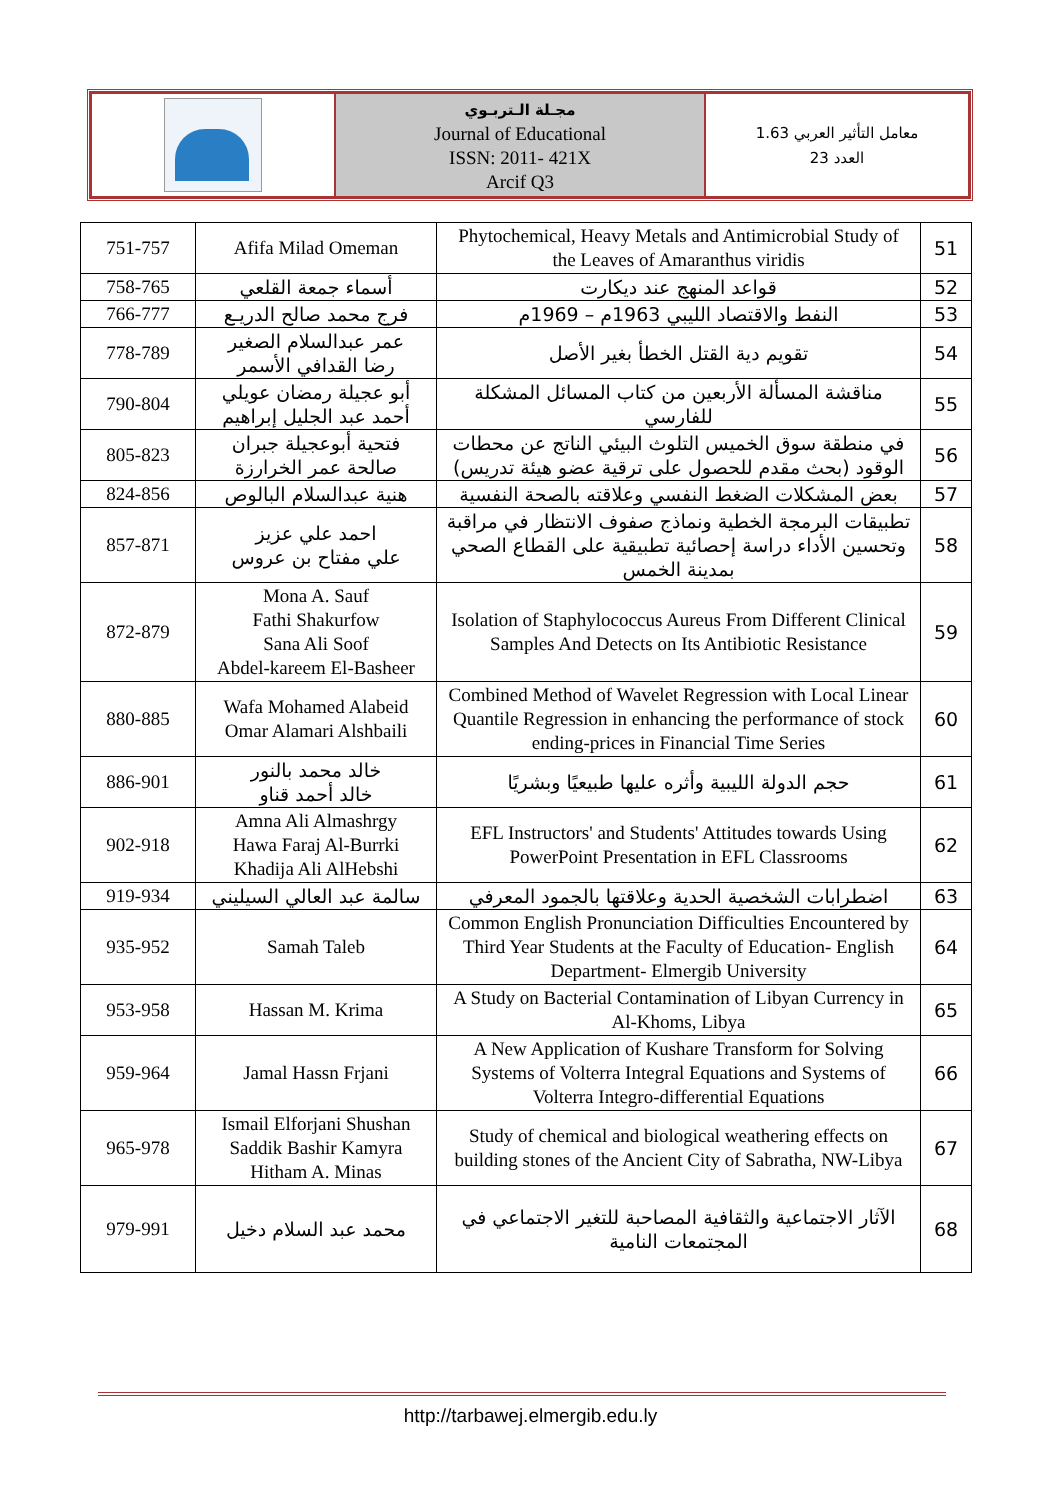| | مجـلة الـتربـوي Journal of Educational ISSN: 2011- 421X Arcif Q3 | معامل التأثير العربي 1.63 العدد 23 |
| 751-757 | Afifa Milad Omeman | Phytochemical, Heavy Metals and Antimicrobial Study of the Leaves of Amaranthus viridis | 51 |
| 758-765 | أسماء جمعة القلعي | قواعد المنهج عند ديكارت | 52 |
| 766-777 | فرج محمد صالح الدريـع | النفط والاقتصاد الليبي 1963م – 1969م | 53 |
| 778-789 | عمر عبدالسلام الصغير رضا القدافي الأسمر | تقويم دية القتل الخطأ بغير الأصل | 54 |
| 790-804 | أبو عجيلة رمضان عويلي أحمد عبد الجليل إبراهيم | مناقشة المسألة الأربعين من كتاب المسائل المشكلة للفارسي | 55 |
| 805-823 | فتحية أبوعجيلة جبران صالحة عمر الخرارزة | في منطقة سوق الخميس التلوث البيئي الناتج عن محطات الوقود (بحث مقدم للحصول على ترقية عضو هيئة تدريس) | 56 |
| 824-856 | هنية عبدالسلام البالوص | بعض المشكلات الضغط النفسي وعلاقته بالصحة النفسية | 57 |
| 857-871 | احمد علي عزيز علي مفتاح بن عروس | تطبيقات البرمجة الخطية ونماذج صفوف الانتظار في مراقبة وتحسين الأداء دراسة إحصائية تطبيقية على القطاع الصحي بمدينة الخمس | 58 |
| 872-879 | Mona A. Sauf Fathi Shakurfow Sana Ali Soof Abdel-kareem El-Basheer | Isolation of Staphylococcus Aureus From Different Clinical Samples And Detects on Its Antibiotic Resistance | 59 |
| 880-885 | Wafa Mohamed Alabeid Omar Alamari Alshbaili | Combined Method of Wavelet Regression with Local Linear Quantile Regression in enhancing the performance of stock ending-prices in Financial Time Series | 60 |
| 886-901 | خالد محمد بالنور خالد أحمد قناو | حجم الدولة الليبية وأثره عليها طبيعيًا وبشريًا | 61 |
| 902-918 | Amna Ali Almashrgy Hawa Faraj Al-Burrki Khadija Ali AlHebshi | EFL Instructors' and Students' Attitudes towards Using PowerPoint Presentation in EFL Classrooms | 62 |
| 919-934 | سالمة عبد العالي السيليني | اضطرابات الشخصية الحدية وعلاقتها بالجمود المعرفي | 63 |
| 935-952 | Samah Taleb | Common English Pronunciation Difficulties Encountered by Third Year Students at the Faculty of Education- English Department- Elmergib University | 64 |
| 953-958 | Hassan M. Krima | A Study on Bacterial Contamination of Libyan Currency in Al-Khoms, Libya | 65 |
| 959-964 | Jamal Hassn Frjani | A New Application of Kushare Transform for Solving Systems of Volterra Integral Equations and Systems of Volterra Integro-differential Equations | 66 |
| 965-978 | Ismail Elforjani Shushan Saddik Bashir Kamyra Hitham A. Minas | Study of chemical and biological weathering effects on building stones of the Ancient City of Sabratha, NW-Libya | 67 |
| 979-991 | محمد عبد السلام دخيل | الآثار الاجتماعية والثقافية المصاحبة للتغير الاجتماعي في المجتمعات النامية | 68 |
http://tarbawej.elmergib.edu.ly